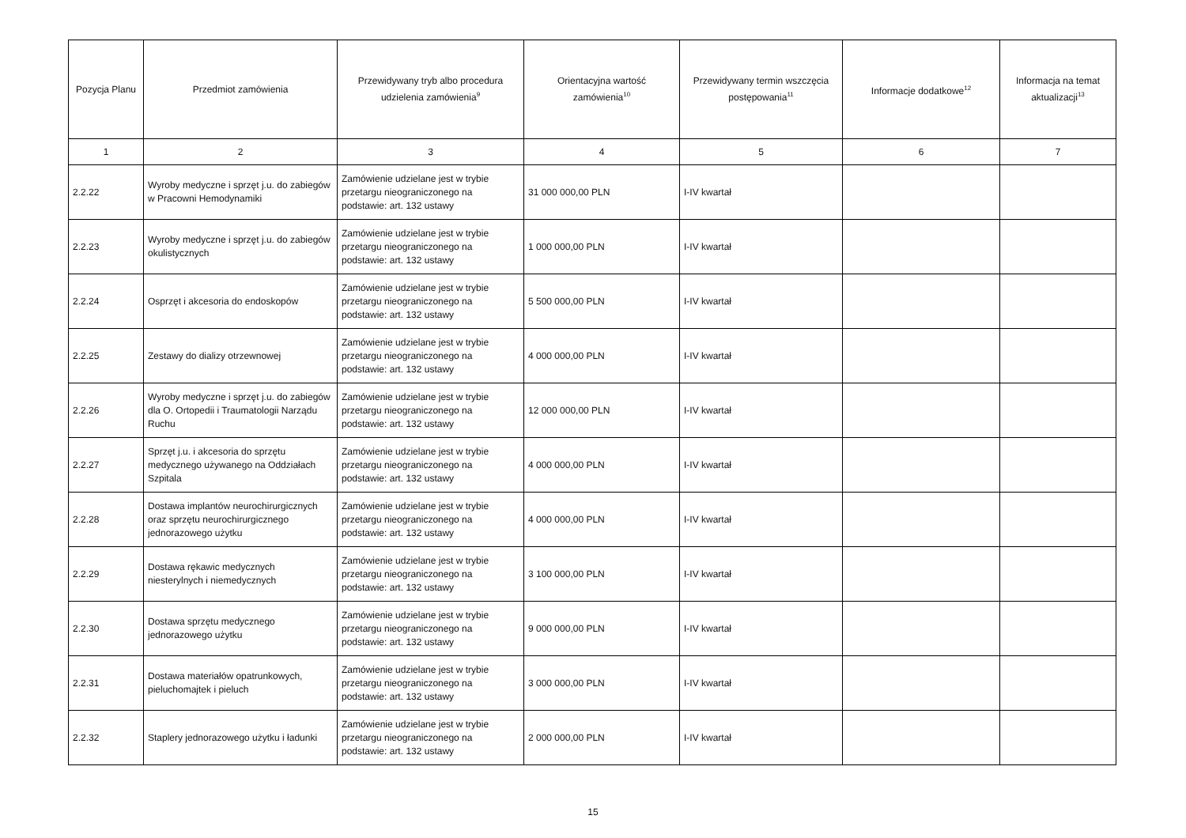| Pozycja Planu | Przedmiot zamówienia | Przewidywany tryb albo procedura udzielenia zamówienia<sup>9</sup> | Orientacyjna wartość zamówienia<sup>10</sup> | Przewidywany termin wszczęcia postępowania<sup>11</sup> | Informacje dodatkowe<sup>12</sup> | Informacja na temat aktualizacji<sup>13</sup> |
| --- | --- | --- | --- | --- | --- | --- |
| 1 | 2 | 3 | 4 | 5 | 6 | 7 |
| 2.2.22 | Wyroby medyczne i sprzęt j.u. do zabiegów w Pracowni Hemodynamiki | Zamówienie udzielane jest w trybie przetargu nieograniczonego na podstawie: art. 132 ustawy | 31 000 000,00 PLN | I-IV kwartał | | |
| 2.2.23 | Wyroby medyczne i sprzęt j.u. do zabiegów okulistycznych | Zamówienie udzielane jest w trybie przetargu nieograniczonego na podstawie: art. 132 ustawy | 1 000 000,00 PLN | I-IV kwartał | | |
| 2.2.24 | Osprzęt i akcesoria do endoskopów | Zamówienie udzielane jest w trybie przetargu nieograniczonego na podstawie: art. 132 ustawy | 5 500 000,00 PLN | I-IV kwartał | | |
| 2.2.25 | Zestawy do dializy otrzewnowej | Zamówienie udzielane jest w trybie przetargu nieograniczonego na podstawie: art. 132 ustawy | 4 000 000,00 PLN | I-IV kwartał | | |
| 2.2.26 | Wyroby medyczne i sprzęt j.u. do zabiegów dla O. Ortopedii i Traumatologii Narządu Ruchu | Zamówienie udzielane jest w trybie przetargu nieograniczonego na podstawie: art. 132 ustawy | 12 000 000,00 PLN | I-IV kwartał | | |
| 2.2.27 | Sprzęt j.u. i akcesoria do sprzętu medycznego używanego na Oddziałach Szpitala | Zamówienie udzielane jest w trybie przetargu nieograniczonego na podstawie: art. 132 ustawy | 4 000 000,00 PLN | I-IV kwartał | | |
| 2.2.28 | Dostawa implantów neurochirurgicznych oraz sprzętu neurochirurgicznego jednorazowego użytku | Zamówienie udzielane jest w trybie przetargu nieograniczonego na podstawie: art. 132 ustawy | 4 000 000,00 PLN | I-IV kwartał | | |
| 2.2.29 | Dostawa rękawic medycznych niesterylnych i niemedycznych | Zamówienie udzielane jest w trybie przetargu nieograniczonego na podstawie: art. 132 ustawy | 3 100 000,00 PLN | I-IV kwartał | | |
| 2.2.30 | Dostawa sprzętu medycznego jednorazowego użytku | Zamówienie udzielane jest w trybie przetargu nieograniczonego na podstawie: art. 132 ustawy | 9 000 000,00 PLN | I-IV kwartał | | |
| 2.2.31 | Dostawa materiałów opatrunkowych, pieluchomajtek i pieluch | Zamówienie udzielane jest w trybie przetargu nieograniczonego na podstawie: art. 132 ustawy | 3 000 000,00 PLN | I-IV kwartał | | |
| 2.2.32 | Staplery jednorazowego użytku i ładunki | Zamówienie udzielane jest w trybie przetargu nieograniczonego na podstawie: art. 132 ustawy | 2 000 000,00 PLN | I-IV kwartał | | |
15